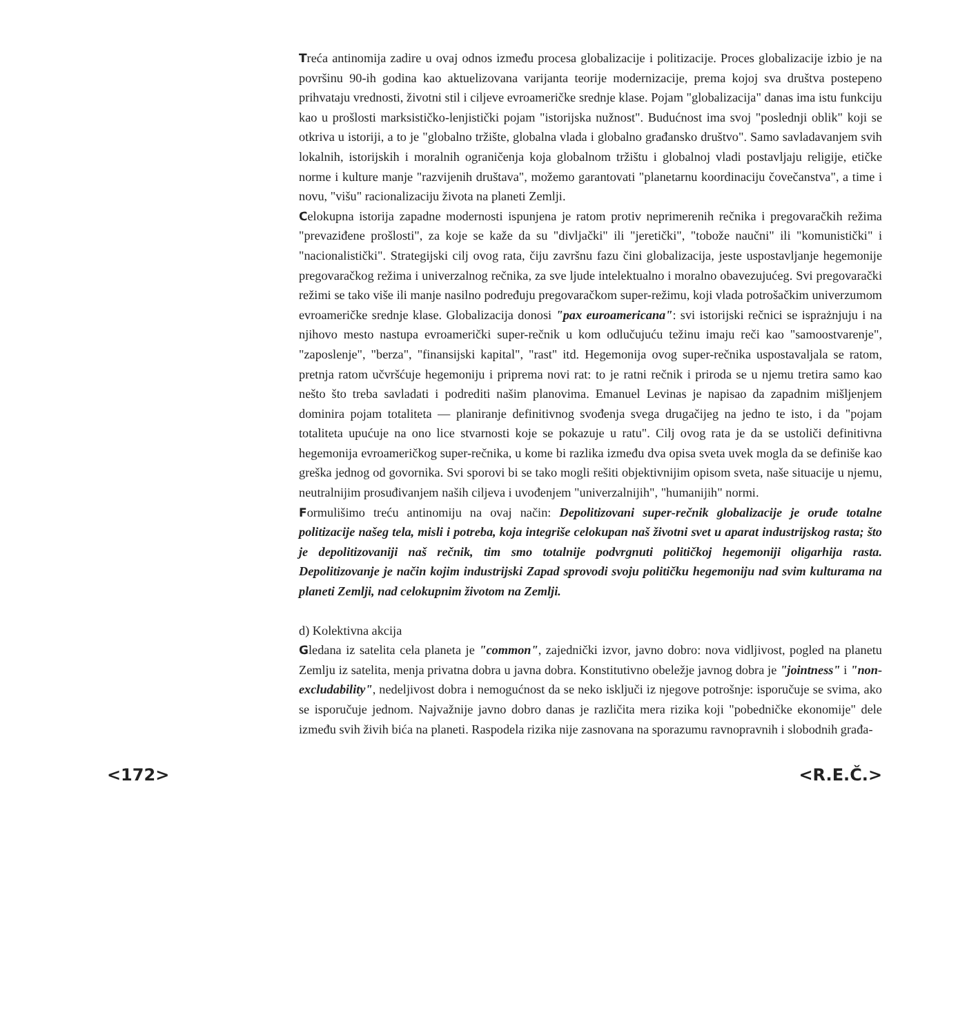Treća antinomija zadire u ovaj odnos između procesa globalizacije i politizacije. Proces globalizacije izbio je na površinu 90-ih godina kao aktuelizovana varijanta teorije modernizacije, prema kojoj sva društva postepeno prihvataju vrednosti, životni stil i ciljeve evroameričke srednje klase. Pojam "globalizacija" danas ima istu funkciju kao u prošlosti marksističko-lenjistički pojam "istorijska nužnost". Budućnost ima svoj "poslednji oblik" koji se otkriva u istoriji, a to je "globalno tržište, globalna vlada i globalno građansko društvo". Samo savladavanjem svih lokalnih, istorijskih i moralnih ograničenja koja globalnom tržištu i globalnoj vladi postavljaju religije, etičke norme i kulture manje "razvijenih društava", možemo garantovati "planetarnu koordinaciju čovečanstva", a time i novu, "višu" racionalizaciju života na planeti Zemlji.
Celokupna istorija zapadne modernosti ispunjena je ratom protiv neprimerenih rečnika i pregovaračkih režima "prevaziđene prošlosti", za koje se kaže da su "divljački" ili "jeretički", "tobože naučni" ili "komunistički" i "nacionalistički". Strategijski cilj ovog rata, čiju završnu fazu čini globalizacija, jeste uspostavljanje hegemonije pregovaračkog režima i univerzalnog rečnika, za sve ljude intelektualno i moralno obavezujućeg. Svi pregovarački režimi se tako više ili manje nasilno podređuju pregovaračkom super-režimu, koji vlada potrošačkim univerzumom evroameričke srednje klase. Globalizacija donosi "pax euroamericana": svi istorijski rečnici se isprażnjuju i na njihovo mesto nastupa evroamerički super-rečnik u kom odlučujuću težinu imaju reči kao "samoostvarenje", "zaposlenje", "berza", "finansijski kapital", "rast" itd. Hegemonija ovog super-rečnika uspostavaljala se ratom, pretnja ratom učvršćuje hegemoniju i priprema novi rat: to je ratni rečnik i priroda se u njemu tretira samo kao nešto što treba savladati i podrediti našim planovima. Emanuel Levinas je napisao da zapadnim mišljenjem dominira pojam totaliteta — planiranje definitivnog svođenja svega drugačijeg na jedno te isto, i da "pojam totaliteta upućuje na ono lice stvarnosti koje se pokazuje u ratu". Cilj ovog rata je da se ustoliči definitivna hegemonija evroameričkog super-rečnika, u kome bi razlika između dva opisa sveta uvek mogla da se definiše kao greška jednog od govornika. Svi sporovi bi se tako mogli rešiti objektivnijim opisom sveta, naše situacije u njemu, neutralnijim prosuđivanjem naših ciljeva i uvođenjem "univerzalnijih", "humanijih" normi.
Formulišimo treću antinomiju na ovaj način: Depolitizovani super-rečnik globalizacije je oruđe totalne politizacije našeg tela, misli i potreba, koja integriše celokupan naš životni svet u aparat industrijskog rasta; što je depolitizovaniji naš rečnik, tim smo totalnije podvrgnuti političkoj hegemoniji oligarhija rasta. Depolitizovanje je način kojim industrijski Zapad sprovodi svoju političku hegemoniju nad svim kulturama na planeti Zemlji, nad celokupnim životom na Zemlji.
d) Kolektivna akcija
Gledana iz satelita cela planeta je "common", zajednički izvor, javno dobro: nova vidljivost, pogled na planetu Zemlju iz satelita, menja privatna dobra u javna dobra. Konstitutivno obeležje javnog dobra je "jointness" i "non-excludability", nedeljivost dobra i nemogućnost da se neko isključi iz njegove potrošnje: isporučuje se svima, ako se isporučuje jednom. Najvažnije javno dobro danas je različita mera rizika koji "pobedničke ekonomije" dele između svih živih bića na planeti. Raspodela rizika nije zasnovana na sporazumu ravnopravnih i slobodnih građa-
<172> <R.E.Č.>